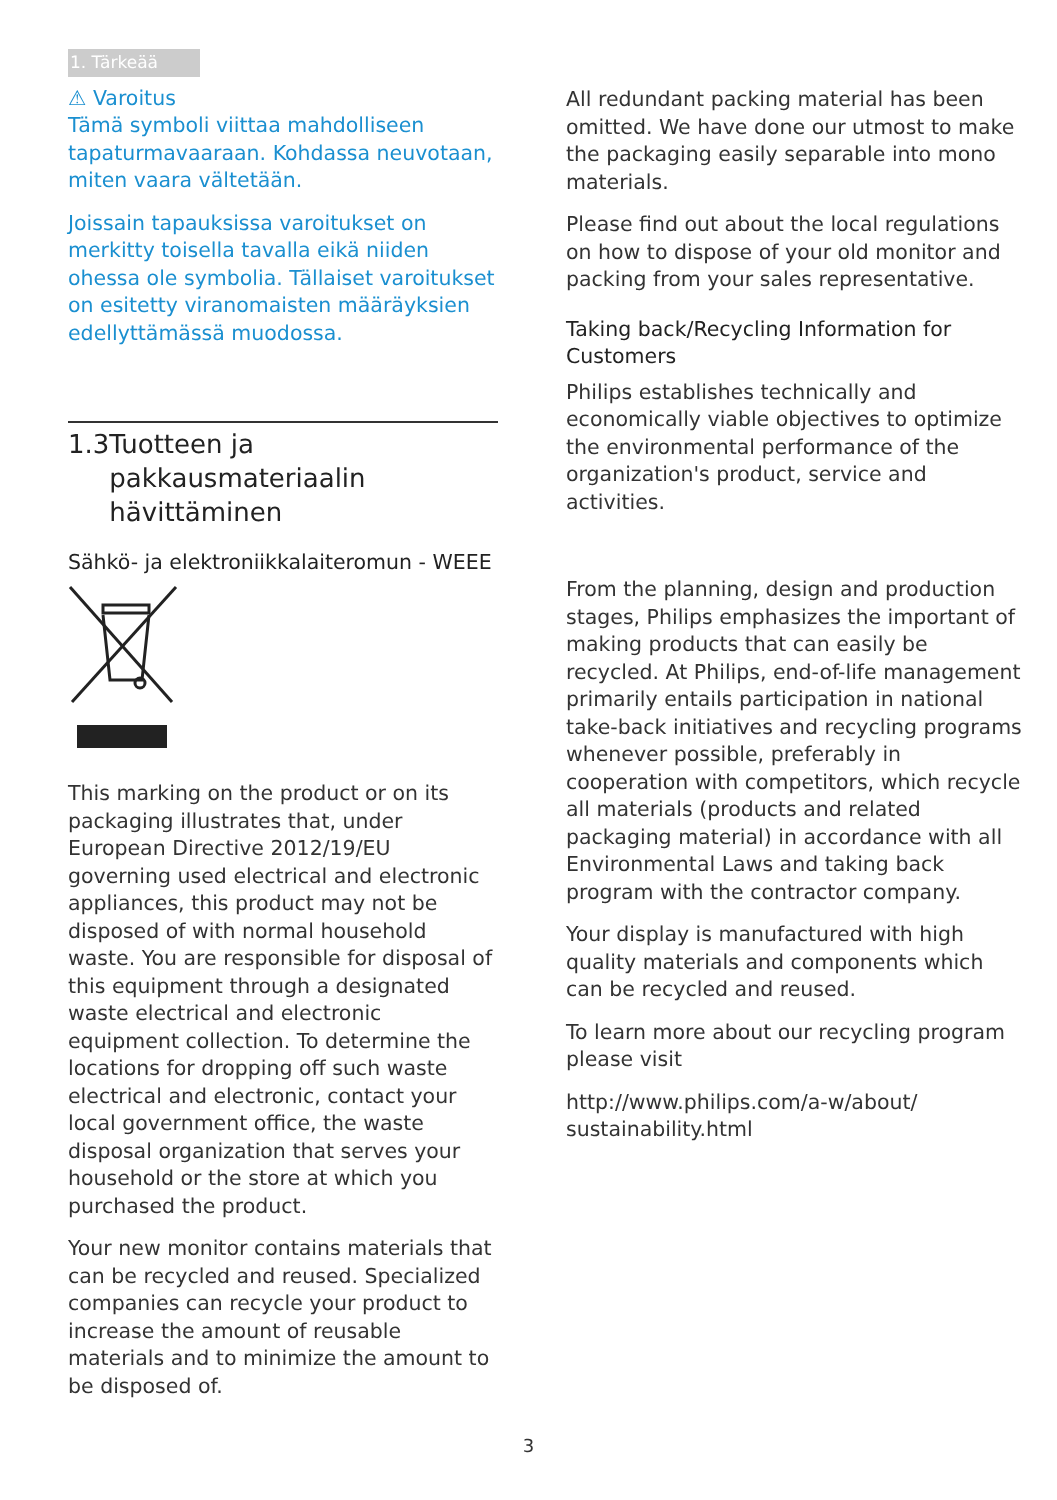1. Tärkeää
⚠ Varoitus
Tämä symboli viittaa mahdolliseen tapaturmavaaraan. Kohdassa neuvotaan, miten vaara vältetään.
Joissain tapauksissa varoitukset on merkitty toisella tavalla eikä niiden ohessa ole symbolia. Tällaiset varoitukset on esitetty viranomaisten määräyksien edellyttämässä muodossa.
1.3 Tuotteen ja pakkausmateriaalin hävittäminen
Sähkö- ja elektroniikkalaiteromun - WEEE
This marking on the product or on its packaging illustrates that, under European Directive 2012/19/EU governing used electrical and electronic appliances, this product may not be disposed of with normal household waste. You are responsible for disposal of this equipment through a designated waste electrical and electronic equipment collection. To determine the locations for dropping off such waste electrical and electronic, contact your local government office, the waste disposal organization that serves your household or the store at which you purchased the product.
Your new monitor contains materials that can be recycled and reused. Specialized companies can recycle your product to increase the amount of reusable materials and to minimize the amount to be disposed of.
All redundant packing material has been omitted. We have done our utmost to make the packaging easily separable into mono materials.
Please find out about the local regulations on how to dispose of your old monitor and packing from your sales representative.
Taking back/Recycling Information for Customers
Philips establishes technically and economically viable objectives to optimize the environmental performance of the organization's product, service and activities.
From the planning, design and production stages, Philips emphasizes the important of making products that can easily be recycled. At Philips, end-of-life management primarily entails participation in national take-back initiatives and recycling programs whenever possible, preferably in cooperation with competitors, which recycle all materials (products and related packaging material) in accordance with all Environmental Laws and taking back program with the contractor company.
Your display is manufactured with high quality materials and components which can be recycled and reused.
To learn more about our recycling program please visit
http://www.philips.com/a-w/about/ sustainability.html
3